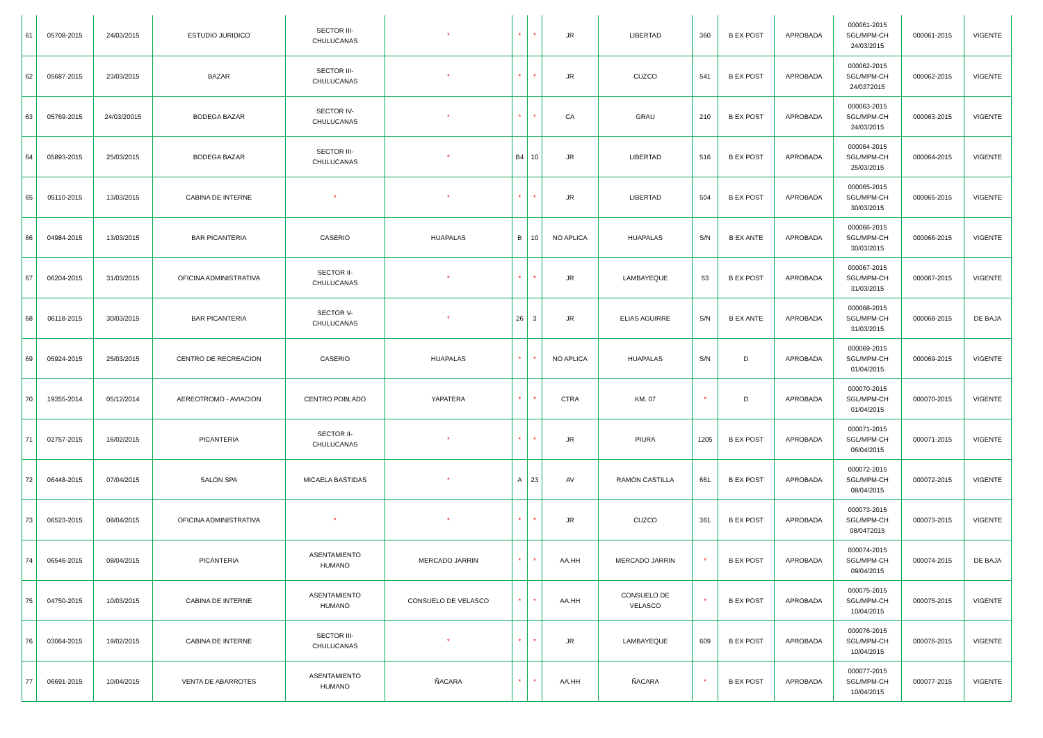| 61 | 05708-2015 | 24/03/2015 | ESTUDIO JURIDICO | SECTOR III- CHULUCANAS | * | * | * | JR | LIBERTAD | 360 | B EX POST | APROBADA | 000061-2015 SGL/MPM-CH 24/03/2015 | 000061-2015 | VIGENTE |
| 62 | 05687-2015 | 23/03/2015 | BAZAR | SECTOR III- CHULUCANAS | * | * | * | JR | CUZCO | 541 | B EX POST | APROBADA | 000062-2015 SGL/MPM-CH 24/0372015 | 000062-2015 | VIGENTE |
| 63 | 05769-2015 | 24/03/20015 | BODEGA BAZAR | SECTOR IV- CHULUCANAS | * | * | * | CA | GRAU | 210 | B EX POST | APROBADA | 000063-2015 SGL/MPM-CH 24/03/2015 | 000063-2015 | VIGENTE |
| 64 | 05893-2015 | 25/03/2015 | BODEGA BAZAR | SECTOR III- CHULUCANAS | * | B4 | 10 | JR | LIBERTAD | 516 | B EX POST | APROBADA | 000064-2015 SGL/MPM-CH 25/03/2015 | 000064-2015 | VIGENTE |
| 65 | 05110-2015 | 13/03/2015 | CABINA DE INTERNE | * | * | * | * | JR | LIBERTAD | 504 | B EX POST | APROBADA | 000065-2015 SGL/MPM-CH 30/03/2015 | 000065-2015 | VIGENTE |
| 66 | 04984-2015 | 13/03/2015 | BAR PICANTERIA | CASERIO | HUAPALAS | B | 10 | NO APLICA | HUAPALAS | S/N | B EX ANTE | APROBADA | 000066-2015 SGL/MPM-CH 30/03/2015 | 000066-2015 | VIGENTE |
| 67 | 06204-2015 | 31/03/2015 | OFICINA ADMINISTRATIVA | SECTOR II- CHULUCANAS | * | * | * | JR | LAMBAYEQUE | 53 | B EX POST | APROBADA | 000067-2015 SGL/MPM-CH 31/03/2015 | 000067-2015 | VIGENTE |
| 68 | 06118-2015 | 30/03/2015 | BAR PICANTERIA | SECTOR V- CHULUCANAS | * | 26 | 3 | JR | ELIAS AGUIRRE | S/N | B EX ANTE | APROBADA | 000068-2015 SGL/MPM-CH 31/03/2015 | 000068-2015 | DE BAJA |
| 69 | 05924-2015 | 25/03/2015 | CENTRO DE RECREACION | CASERIO | HUAPALAS | * | * | NO APLICA | HUAPALAS | S/N | D | APROBADA | 000069-2015 SGL/MPM-CH 01/04/2015 | 000069-2015 | VIGENTE |
| 70 | 19355-2014 | 05/12/2014 | AEREOTROMO - AVIACION | CENTRO POBLADO | YAPATERA | * | * | CTRA | KM. 07 | * | D | APROBADA | 000070-2015 SGL/MPM-CH 01/04/2015 | 000070-2015 | VIGENTE |
| 71 | 02757-2015 | 16/02/2015 | PICANTERIA | SECTOR II- CHULUCANAS | * | * | * | JR | PIURA | 1205 | B EX POST | APROBADA | 000071-2015 SGL/MPM-CH 06/04/2015 | 000071-2015 | VIGENTE |
| 72 | 06448-2015 | 07/04/2015 | SALON SPA | MICAELA BASTIDAS | * | A | 23 | AV | RAMON CASTILLA | 661 | B EX POST | APROBADA | 000072-2015 SGL/MPM-CH 08/04/2015 | 000072-2015 | VIGENTE |
| 73 | 06523-2015 | 08/04/2015 | OFICINA ADMINISTRATIVA | * | * | * | * | JR | CUZCO | 361 | B EX POST | APROBADA | 000073-2015 SGL/MPM-CH 08/0472015 | 000073-2015 | VIGENTE |
| 74 | 06546-2015 | 08/04/2015 | PICANTERIA | ASENTAMIENTO HUMANO | MERCADO JARRIN | * | * | AA.HH | MERCADO JARRIN | * | B EX POST | APROBADA | 000074-2015 SGL/MPM-CH 09/04/2015 | 000074-2015 | DE BAJA |
| 75 | 04750-2015 | 10/03/2015 | CABINA DE INTERNE | ASENTAMIENTO HUMANO | CONSUELO DE VELASCO | * | * | AA.HH | CONSUELO DE VELASCO | * | B EX POST | APROBADA | 000075-2015 SGL/MPM-CH 10/04/2015 | 000075-2015 | VIGENTE |
| 76 | 03064-2015 | 19/02/2015 | CABINA DE INTERNE | SECTOR III- CHULUCANAS | * | * | * | JR | LAMBAYEQUE | 609 | B EX POST | APROBADA | 000076-2015 SGL/MPM-CH 10/04/2015 | 000076-2015 | VIGENTE |
| 77 | 06691-2015 | 10/04/2015 | VENTA DE ABARROTES | ASENTAMIENTO HUMANO | ÑACARA | * | * | AA.HH | ÑACARA | * | B EX POST | APROBADA | 000077-2015 SGL/MPM-CH 10/04/2015 | 000077-2015 | VIGENTE |